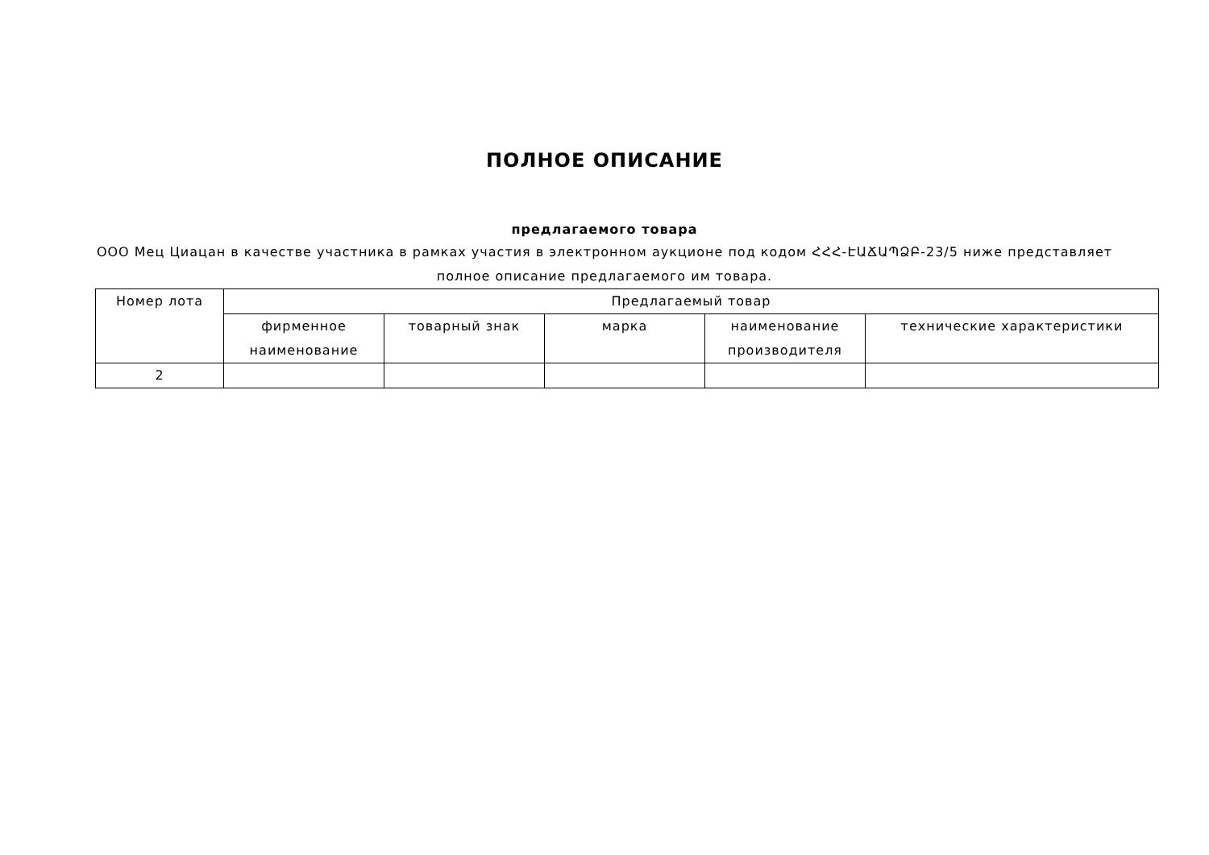ПОЛНОЕ ОПИСАНИЕ
предлагаемого товара
ООО Мец Циацан в качестве участника в рамках участия в электронном аукционе под кодом ՀՀՀ-ԷԱՃԱՊՁԲ-23/5 ниже представляет полное описание предлагаемого им товара.
| Номер лота | Предлагаемый товар | | | | |
| --- | --- | --- | --- | --- | --- |
| | фирменное наименование | товарный знак | марка | наименование производителя | технические характеристики |
| 2 | | | | | |